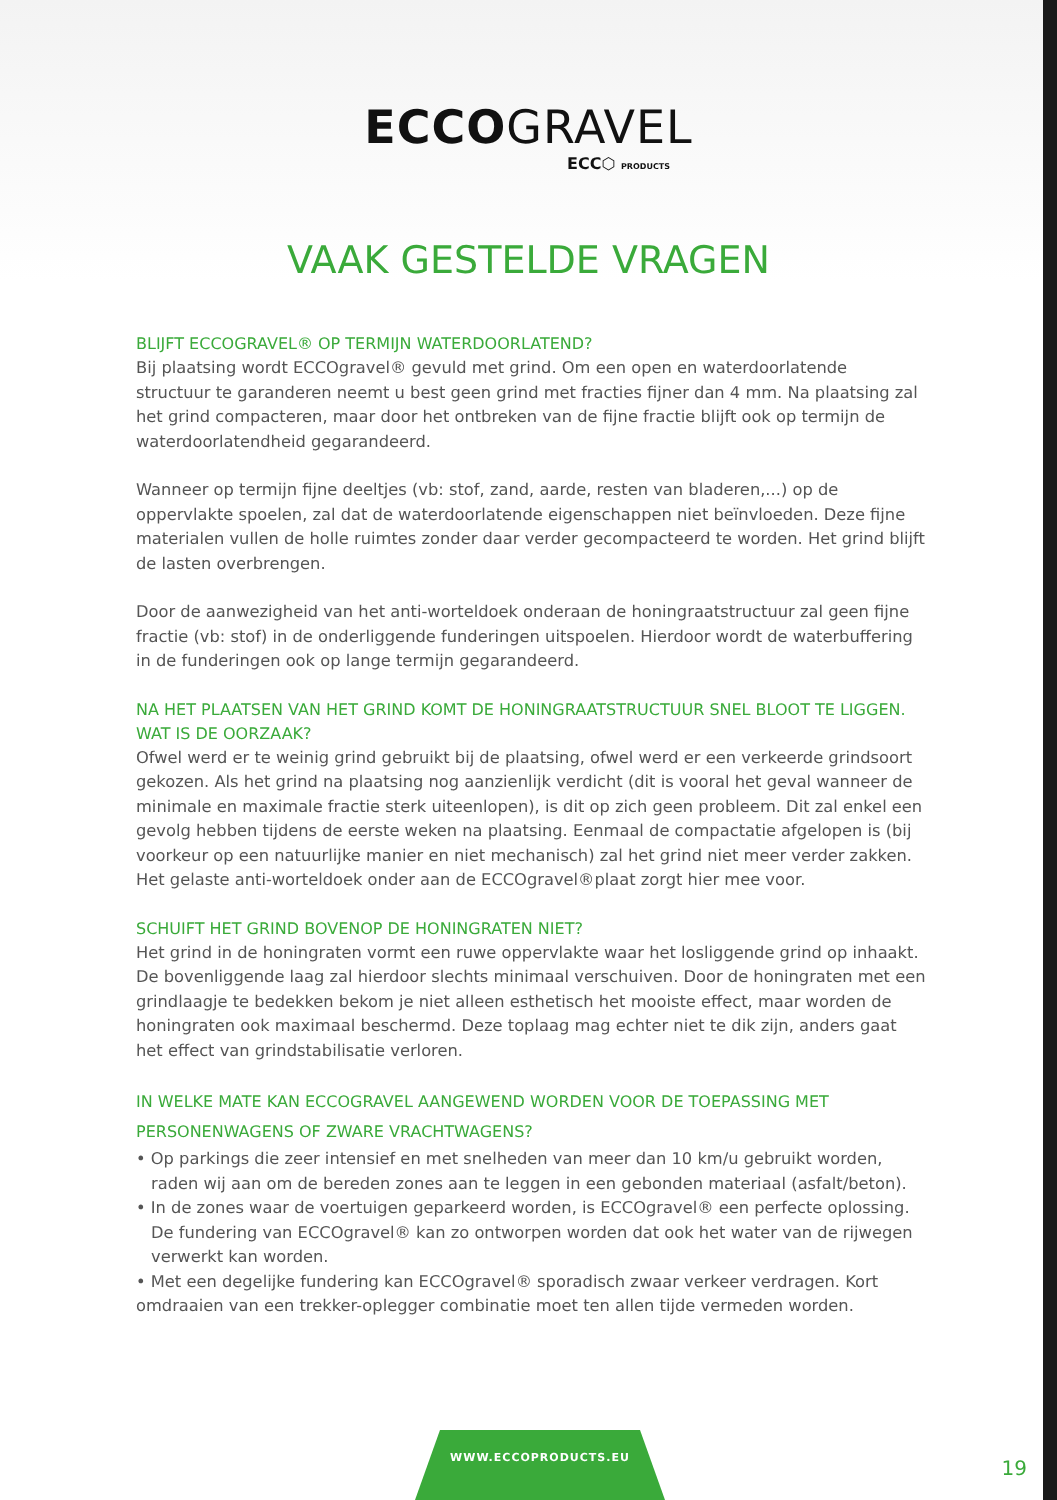ECCOGRAVEL
ECC⬡ PRODUCTS
VAAK GESTELDE VRAGEN
BLIJFT ECCOGRAVEL® OP TERMIJN WATERDOORLATEND?
Bij plaatsing wordt ECCOgravel® gevuld met grind. Om een open en waterdoorlatende structuur te garanderen neemt u best geen grind met fracties fijner dan 4 mm. Na plaatsing zal het grind compacteren, maar door het ontbreken van de fijne fractie blijft ook op termijn de waterdoorlatendheid gegarandeerd.
Wanneer op termijn fijne deeltjes (vb: stof, zand, aarde, resten van bladeren,...) op de oppervlakte spoelen, zal dat de waterdoorlatende eigenschappen niet beïnvloeden. Deze fijne materialen vullen de holle ruimtes zonder daar verder gecompacteerd te worden. Het grind blijft de lasten overbrengen.
Door de aanwezigheid van het anti-worteldoek onderaan de honingraatstructuur zal geen fijne fractie (vb: stof) in de onderliggende funderingen uitspoelen. Hierdoor wordt de waterbuffering in de funderingen ook op lange termijn gegarandeerd.
NA HET PLAATSEN VAN HET GRIND KOMT DE HONINGRAATSTRUCTUUR SNEL BLOOT TE LIGGEN. WAT IS DE OORZAAK?
Ofwel werd er te weinig grind gebruikt bij de plaatsing, ofwel werd er een verkeerde grindsoort gekozen. Als het grind na plaatsing nog aanzienlijk verdicht (dit is vooral het geval wanneer de minimale en maximale fractie sterk uiteenlopen), is dit op zich geen probleem. Dit zal enkel een gevolg hebben tijdens de eerste weken na plaatsing. Eenmaal de compactatie afgelopen is (bij voorkeur op een natuurlijke manier en niet mechanisch) zal het grind niet meer verder zakken. Het gelaste anti-worteldoek onder aan de ECCOgravel®plaat zorgt hier mee voor.
SCHUIFT HET GRIND BOVENOP DE HONINGRATEN NIET?
Het grind in de honingraten vormt een ruwe oppervlakte waar het losliggende grind op inhaakt. De bovenliggende laag zal hierdoor slechts minimaal verschuiven. Door de honingraten met een grindlaagje te bedekken bekom je niet alleen esthetisch het mooiste effect, maar worden de honingraten ook maximaal beschermd. Deze toplaag mag echter niet te dik zijn, anders gaat het effect van grindstabilisatie verloren.
IN WELKE MATE KAN ECCOGRAVEL AANGEWEND WORDEN VOOR DE TOEPASSING MET PERSONENWAGENS OF ZWARE VRACHTWAGENS?
• Op parkings die zeer intensief en met snelheden van meer dan 10 km/u gebruikt worden, raden wij aan om de bereden zones aan te leggen in een gebonden materiaal (asfalt/beton).
• In de zones waar de voertuigen geparkeerd worden, is ECCOgravel® een perfecte oplossing. De fundering van ECCOgravel® kan zo ontworpen worden dat ook het water van de rijwegen verwerkt kan worden.
• Met een degelijke fundering kan ECCOgravel® sporadisch zwaar verkeer verdragen. Kort omdraaien van een trekker-oplegger combinatie moet ten allen tijde vermeden worden.
WWW.ECCOPRODUCTS.EU
19